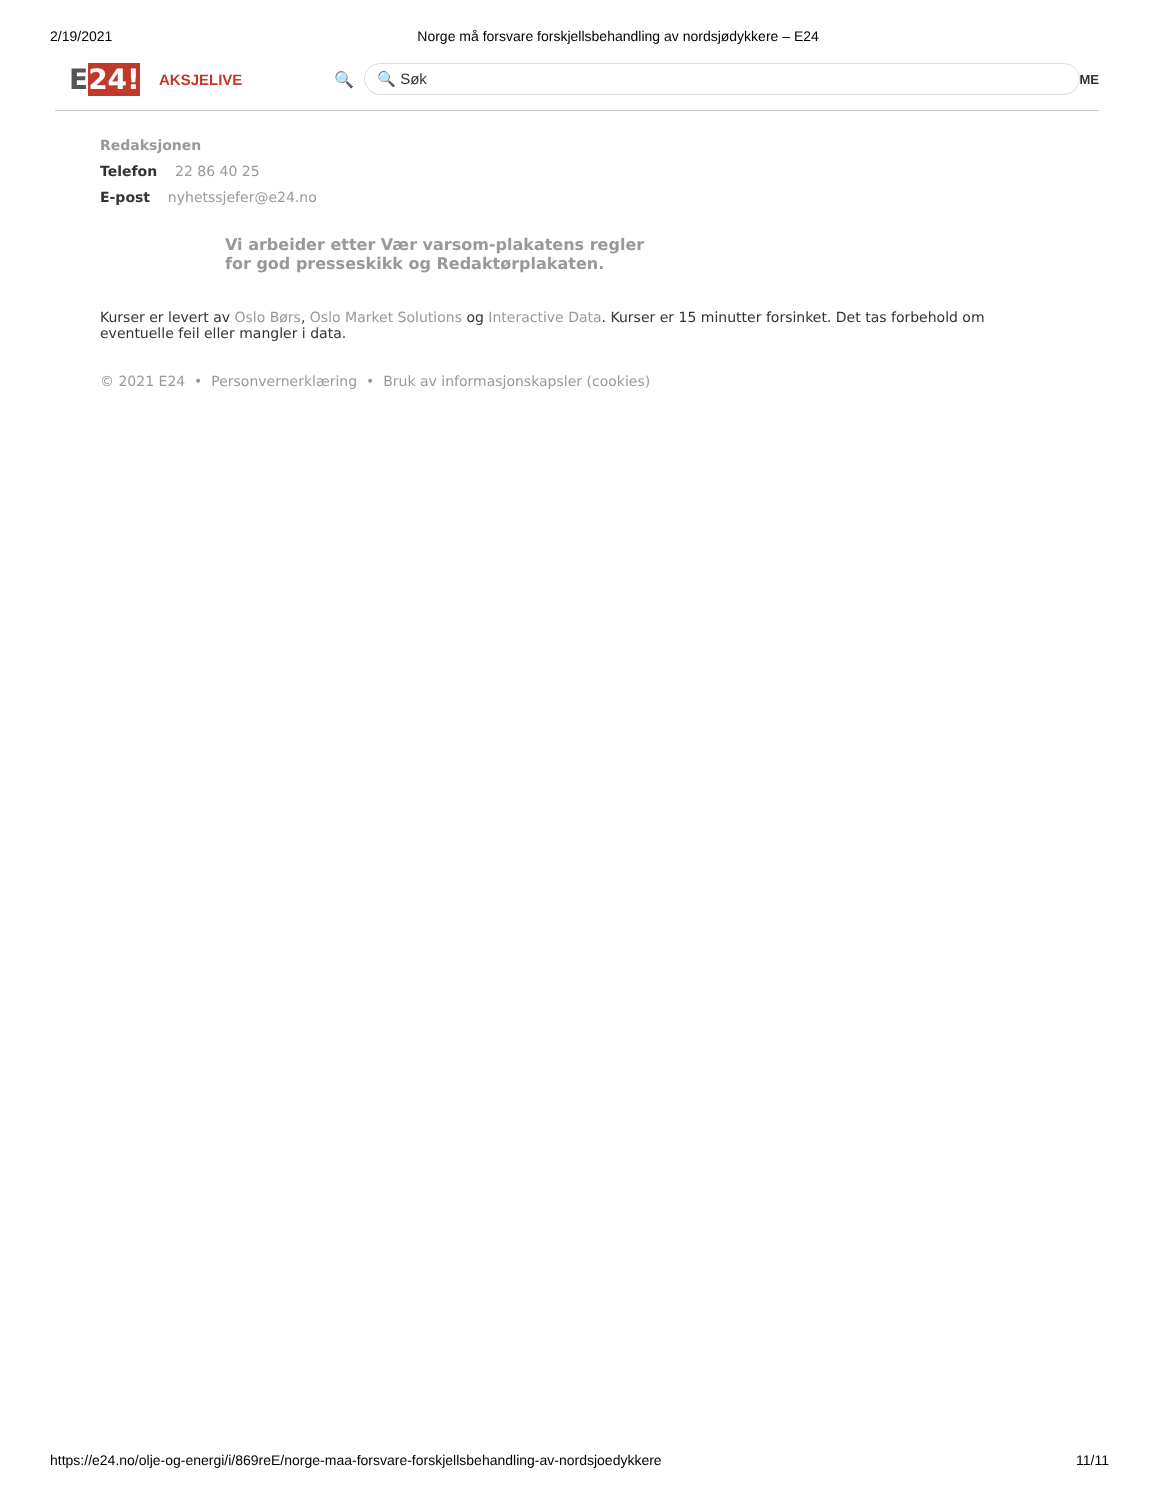2/19/2021 Norge må forsvare forskjellsbehandling av nordsjødykkere – E24
E24!
AKSJELIVE 🔍
🔍 Søk
ME
Redaksjonen
Telefon 22 86 40 25
E-post nyhetssjefer@e24.no
Vi arbeider etter Vær varsom-plakatens regler
for god presseskikk og Redaktørplakaten.
Kurser er levert av Oslo Børs, Oslo Market Solutions og Interactive Data. Kurser er 15 minutter forsinket. Det tas forbehold om eventuelle feil eller mangler i data.
© 2021 E24 • Personvernerklæring • Bruk av informasjonskapsler (cookies)
https://e24.no/olje-og-energi/i/869reE/norge-maa-forsvare-forskjellsbehandling-av-nordsjoedykkere 11/11